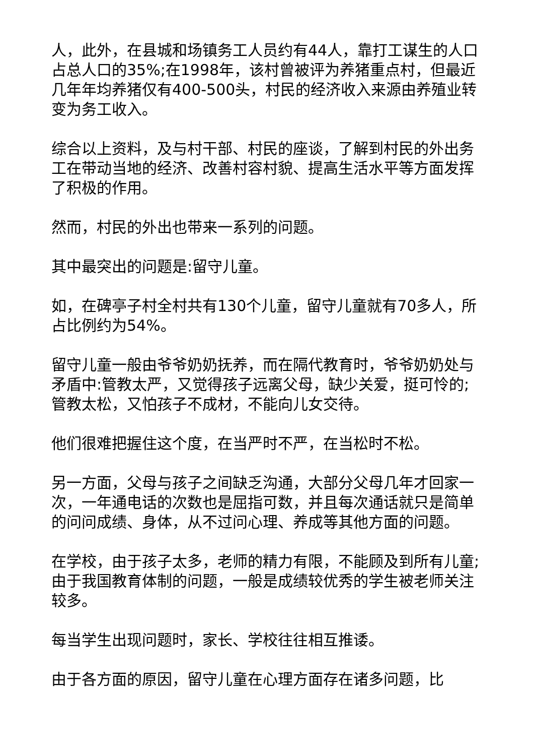人，此外，在县城和场镇务工人员约有44人，靠打工谋生的人口占总人口的35%;在1998年，该村曾被评为养猪重点村，但最近几年年均养猪仅有400-500头，村民的经济收入来源由养殖业转变为务工收入。
综合以上资料，及与村干部、村民的座谈，了解到村民的外出务工在带动当地的经济、改善村容村貌、提高生活水平等方面发挥了积极的作用。
然而，村民的外出也带来一系列的问题。
其中最突出的问题是:留守儿童。
如，在碑亭子村全村共有130个儿童，留守儿童就有70多人，所占比例约为54%。
留守儿童一般由爷爷奶奶抚养，而在隔代教育时，爷爷奶奶处与矛盾中:管教太严，又觉得孩子远离父母，缺少关爱，挺可怜的;管教太松，又怕孩子不成材，不能向儿女交待。
他们很难把握住这个度，在当严时不严，在当松时不松。
另一方面，父母与孩子之间缺乏沟通，大部分父母几年才回家一次，一年通电话的次数也是屈指可数，并且每次通话就只是简单的问问成绩、身体，从不过问心理、养成等其他方面的问题。
在学校，由于孩子太多，老师的精力有限，不能顾及到所有儿童;由于我国教育体制的问题，一般是成绩较优秀的学生被老师关注较多。
每当学生出现问题时，家长、学校往往相互推诿。
由于各方面的原因，留守儿童在心理方面存在诸多问题，比